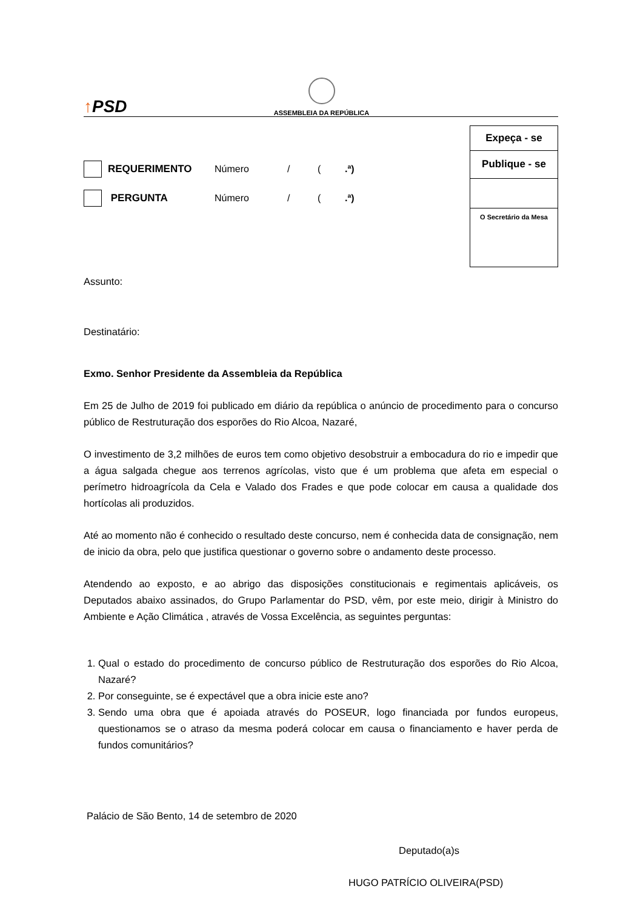↑PSD
ASSEMBLEIA DA REPÚBLICA
REQUERIMENTO Número / (.ª)
PERGUNTA Número / (.ª)
Expeça - se
Publique - se
O Secretário da Mesa
Assunto:
Destinatário:
Exmo. Senhor Presidente da Assembleia da República
Em 25 de Julho de 2019 foi publicado em diário da república o anúncio de procedimento para o concurso público de Restruturação dos esporões do Rio Alcoa, Nazaré,
O investimento de 3,2 milhões de euros tem como objetivo desobstruir a embocadura do rio e impedir que a água salgada chegue aos terrenos agrícolas, visto que é um problema que afeta em especial o perímetro hidroagrícola da Cela e Valado dos Frades e que pode colocar em causa a qualidade dos hortícolas ali produzidos.
Até ao momento não é conhecido o resultado deste concurso, nem é conhecida data de consignação, nem de inicio da obra, pelo que justifica questionar o governo sobre o andamento deste processo.
Atendendo ao exposto, e ao abrigo das disposições constitucionais e regimentais aplicáveis, os Deputados abaixo assinados, do Grupo Parlamentar do PSD, vêm, por este meio, dirigir à Ministro do Ambiente e Ação Climática , através de Vossa Excelência, as seguintes perguntas:
1. Qual o estado do procedimento de concurso público de Restruturação dos esporões do Rio Alcoa, Nazaré?
2. Por conseguinte, se é expectável que a obra inicie este ano?
3. Sendo uma obra que é apoiada através do POSEUR, logo financiada por fundos europeus, questionamos se o atraso da mesma poderá colocar em causa o financiamento e haver perda de fundos comunitários?
Palácio de São Bento, 14 de setembro de 2020
Deputado(a)s
HUGO PATRÍCIO OLIVEIRA(PSD)